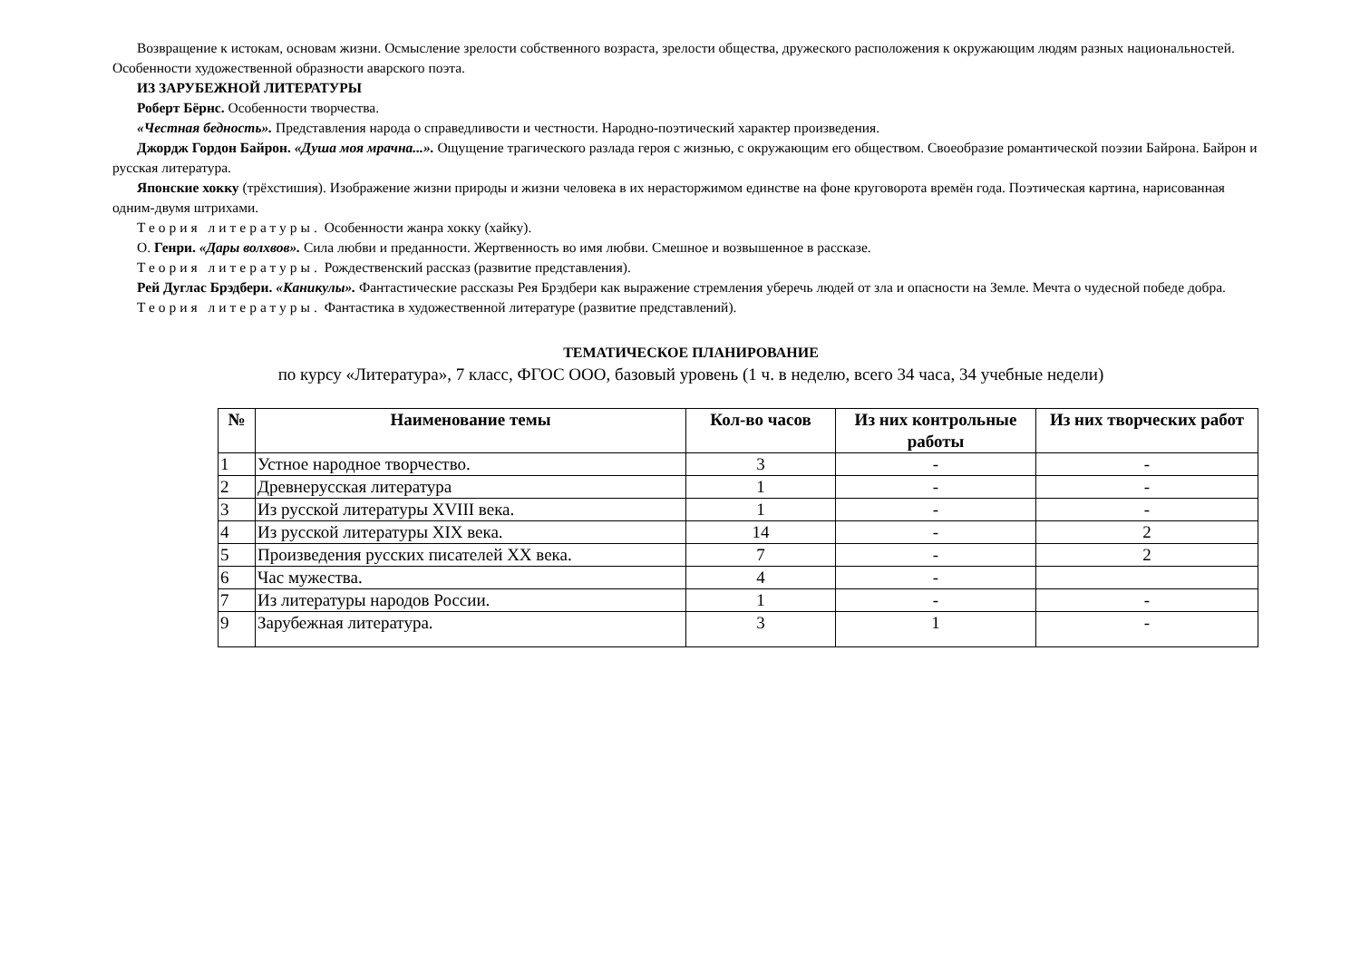Возвращение к истокам, основам жизни. Осмысление зрелости собственного возраста, зрелости общества, дружеского расположения к окружающим людям разных национальностей. Особенности художественной образности аварского поэта.
ИЗ ЗАРУБЕЖНОЙ ЛИТЕРАТУРЫ
Роберт Бёрнс. Особенности творчества.
«Честная бедность». Представления народа о справедливости и честности. Народно-поэтический характер произведения.
Джордж Гордон Байрон. «Душа моя мрачна...». Ощущение трагического разлада героя с жизнью, с окружающим его обществом. Своеобразие романтической поэзии Байрона. Байрон и русская литература.
Японские хокку (трёхстишия). Изображение жизни природы и жизни человека в их нерасторжимом единстве на фоне круговорота времён года. Поэтическая картина, нарисованная одним-двумя штрихами.
Теория литературы. Особенности жанра хокку (хайку).
О. Генри. «Дары волхвов». Сила любви и преданности. Жертвенность во имя любви. Смешное и возвышенное в рассказе.
Теория литературы. Рождественский рассказ (развитие представления).
Рей Дуглас Брэдбери. «Каникулы». Фантастические рассказы Рея Брэдбери как выражение стремления уберечь людей от зла и опасности на Земле. Мечта о чудесной победе добра.
Теория литературы. Фантастика в художественной литературе (развитие представлений).
ТЕМАТИЧЕСКОЕ ПЛАНИРОВАНИЕ
по курсу «Литература», 7 класс, ФГОС ООО, базовый уровень (1 ч. в неделю, всего 34 часа, 34 учебные недели)
| № | Наименование темы | Кол-во часов | Из них контрольные работы | Из них творческих работ |
| --- | --- | --- | --- | --- |
| 1 | Устное народное творчество. | 3 | - | - |
| 2 | Древнерусская литература | 1 | - | - |
| 3 | Из русской литературы XVIII века. | 1 | - | - |
| 4 | Из русской литературы XIX века. | 14 | - | 2 |
| 5 | Произведения русских писателей XX века. | 7 | - | 2 |
| 6 | Час мужества. | 4 | - | |
| 7 | Из литературы народов России. | 1 | - | - |
| 9 | Зарубежная литература. | 3 | 1 | - |